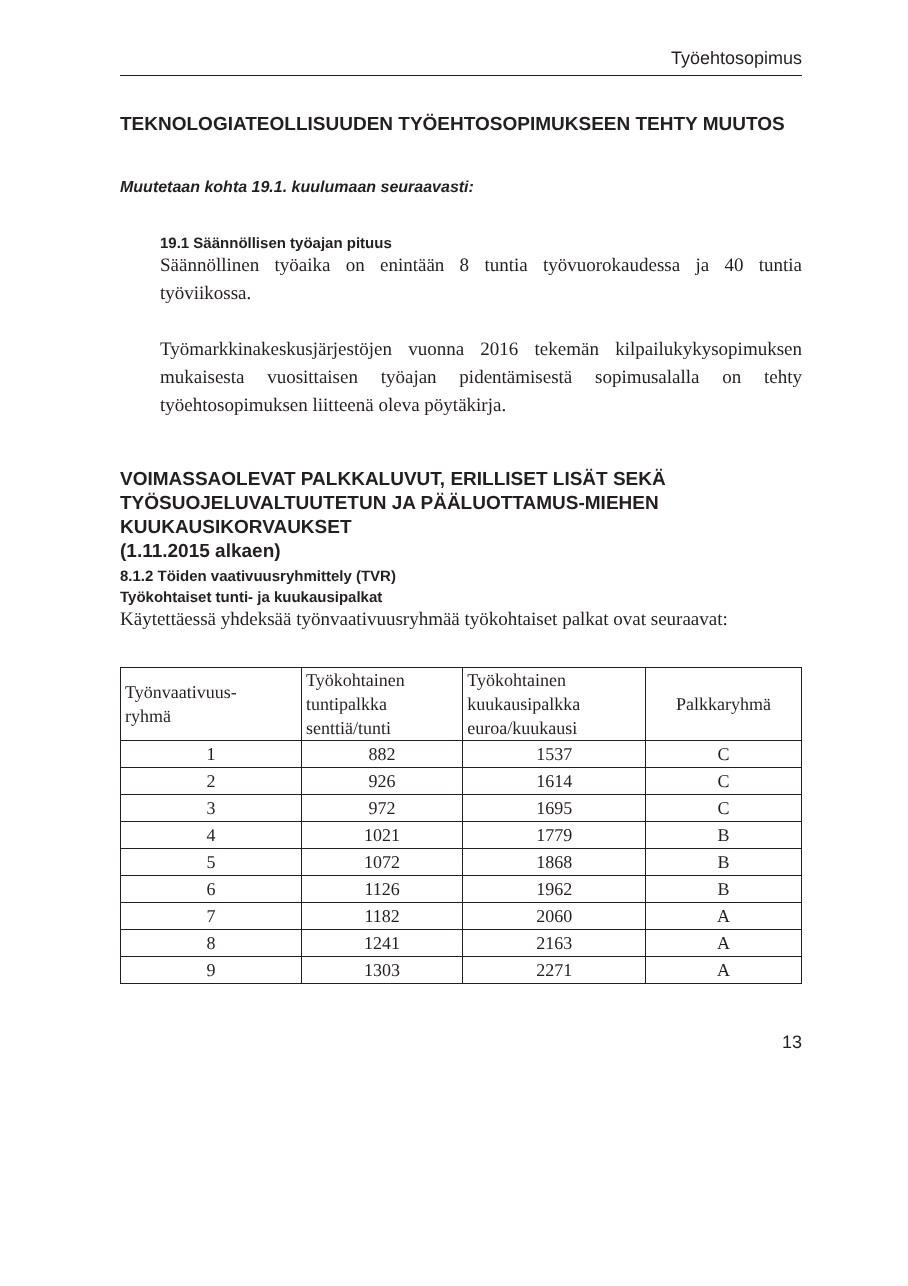Työehtosopimus
TEKNOLOGIATEOLLISUUDEN TYÖEHTOSOPIMUKSEEN TEHTY MUUTOS
Muutetaan kohta 19.1. kuulumaan seuraavasti:
19.1 Säännöllisen työajan pituus
Säännöllinen työaika on enintään 8 tuntia työvuorokaudessa ja 40 tuntia työviikossa.
Työmarkkinakeskusjärjestöjen vuonna 2016 tekemän kilpailukykysopimuksen mukaisesta vuosittaisen työajan pidentämisestä sopimusalalla on tehty työehtosopimuksen liitteenä oleva pöytäkirja.
VOIMASSAOLEVAT PALKKALUVUT, ERILLISET LISÄT SEKÄ TYÖSUOJELUVALTUUTETUN JA PÄÄLUOTTAMUS-MIEHEN KUUKAUSIKORVAUKSET
(1.11.2015 alkaen)
8.1.2 Töiden vaativuusryhmittely (TVR)
Työkohtaiset tunti- ja kuukausipalkat
Käytettäessä yhdeksää työnvaativuusryhmää työkohtaiset palkat ovat seuraavat:
| Työnvaativuus- ryhmä | Työkohtainen tuntipalkka senttiä/tunti | Työkohtainen kuukausipalkka euroa/kuukausi | Palkkaryhmä |
| --- | --- | --- | --- |
| 1 | 882 | 1537 | C |
| 2 | 926 | 1614 | C |
| 3 | 972 | 1695 | C |
| 4 | 1021 | 1779 | B |
| 5 | 1072 | 1868 | B |
| 6 | 1126 | 1962 | B |
| 7 | 1182 | 2060 | A |
| 8 | 1241 | 2163 | A |
| 9 | 1303 | 2271 | A |
13